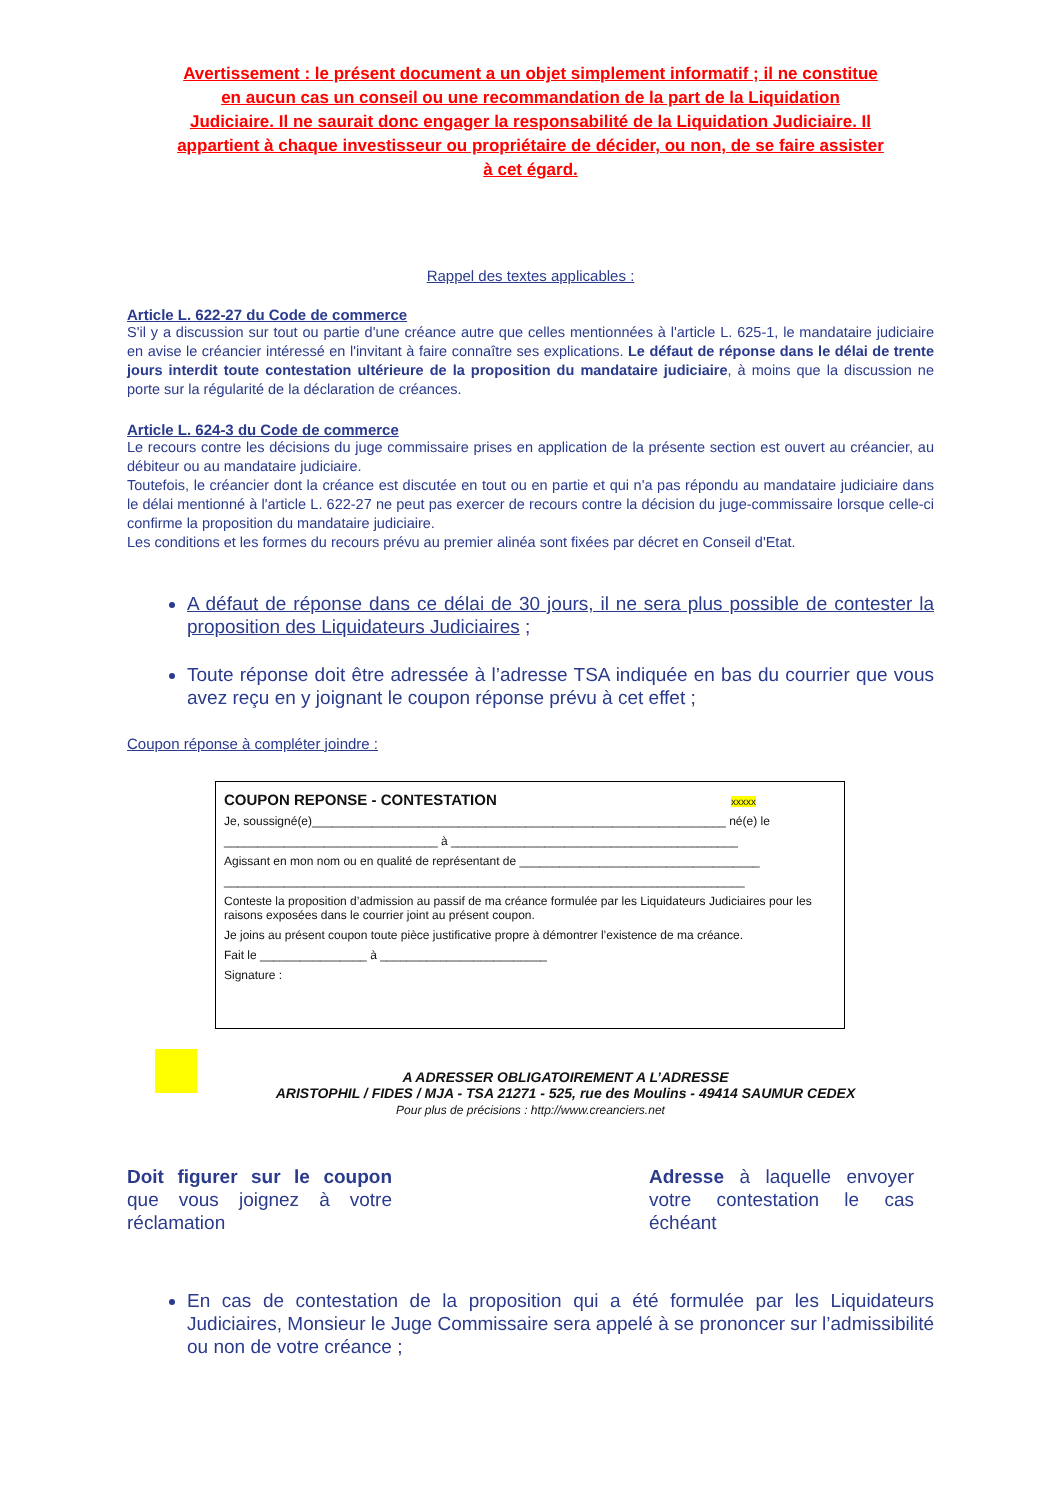Avertissement : le présent document a un objet simplement informatif ; il ne constitue en aucun cas un conseil ou une recommandation de la part de la Liquidation Judiciaire. Il ne saurait donc engager la responsabilité de la Liquidation Judiciaire. Il appartient à chaque investisseur ou propriétaire de décider, ou non, de se faire assister à cet égard.
Rappel des textes applicables :
Article L. 622-27 du Code de commerce
S'il y a discussion sur tout ou partie d'une créance autre que celles mentionnées à l'article L. 625-1, le mandataire judiciaire en avise le créancier intéressé en l'invitant à faire connaître ses explications. Le défaut de réponse dans le délai de trente jours interdit toute contestation ultérieure de la proposition du mandataire judiciaire, à moins que la discussion ne porte sur la régularité de la déclaration de créances.
Article L. 624-3 du Code de commerce
Le recours contre les décisions du juge commissaire prises en application de la présente section est ouvert au créancier, au débiteur ou au mandataire judiciaire.
Toutefois, le créancier dont la créance est discutée en tout ou en partie et qui n'a pas répondu au mandataire judiciaire dans le délai mentionné à l'article L. 622-27 ne peut pas exercer de recours contre la décision du juge-commissaire lorsque celle-ci confirme la proposition du mandataire judiciaire.
Les conditions et les formes du recours prévu au premier alinéa sont fixées par décret en Conseil d'Etat.
A défaut de réponse dans ce délai de 30 jours, il ne sera plus possible de contester la proposition des Liquidateurs Judiciaires ;
Toute réponse doit être adressée à l’adresse TSA indiquée en bas du courrier que vous avez reçu en y joignant le coupon réponse prévu à cet effet ;
Coupon réponse à compléter joindre :
COUPON REPONSE - CONTESTATION xxxxx
Je, soussigné(e)______________________________________________________________ né(e) le
________________________________ à ___________________________________________
Agissant en mon nom ou en qualité de représentant de ____________________________________
______________________________________________________________________________
Conteste la proposition d’admission au passif de ma créance formulée par les Liquidateurs Judiciaires pour les raisons exposées dans le courrier joint au présent coupon.
Je joins au présent coupon toute pièce justificative propre à démontrer l’existence de ma créance.
Fait le ________________ à _________________________
Signature :
A ADRESSER OBLIGATOIREMENT A L’ADRESSE
ARISTOPHIL / FIDES / MJA - TSA 21271 - 525, rue des Moulins - 49414 SAUMUR CEDEX
Pour plus de précisions : http://www.creanciers.net
Doit figurer sur le coupon que vous joignez à votre réclamation
Adresse à laquelle envoyer votre contestation le cas échéant
En cas de contestation de la proposition qui a été formulée par les Liquidateurs Judiciaires, Monsieur le Juge Commissaire sera appelé à se prononcer sur l’admissibilité ou non de votre créance ;